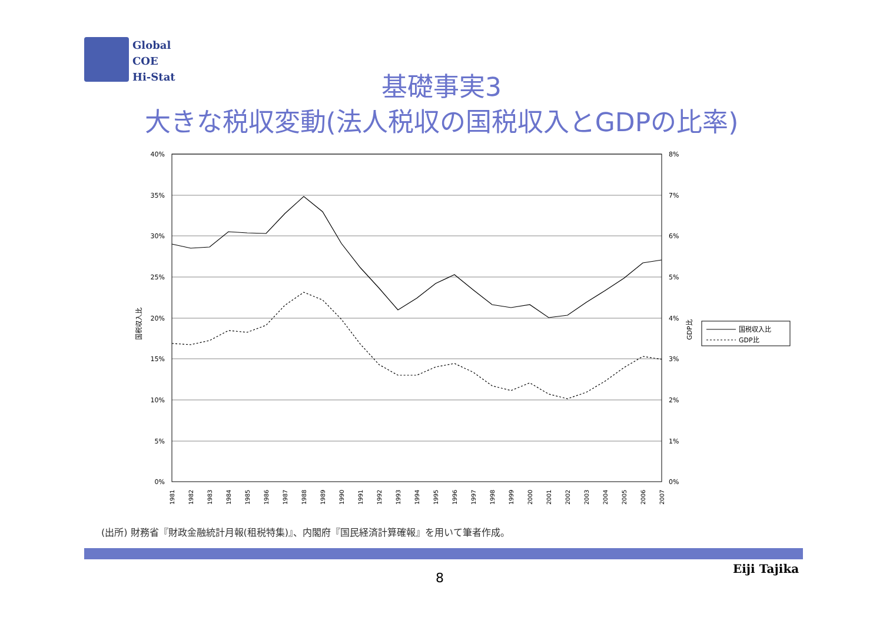Global
COE
Hi-Stat
基礎事実3
大きな税収変動(法人税収の国税収入とGDPの比率)
40%
35%
30%
25%
20%
15%
10%
5%
0%
8%
7%
6%
5%
4%
3%
2%
1%
0%
国税収入比
GDP比
国税収入比
GDP比
1981
1982
1983
1984
1985
1986
1987
1988
1989
1990
1991
1992
1993
1994
1995
1996
1997
1998
1999
2000
2001
2002
2003
2004
2005
2006
2007
(出所) 財務省『財政金融統計月報(租税特集)』、内閣府『国民経済計算確報』を用いて筆者作成。
Eiji Tajika
8